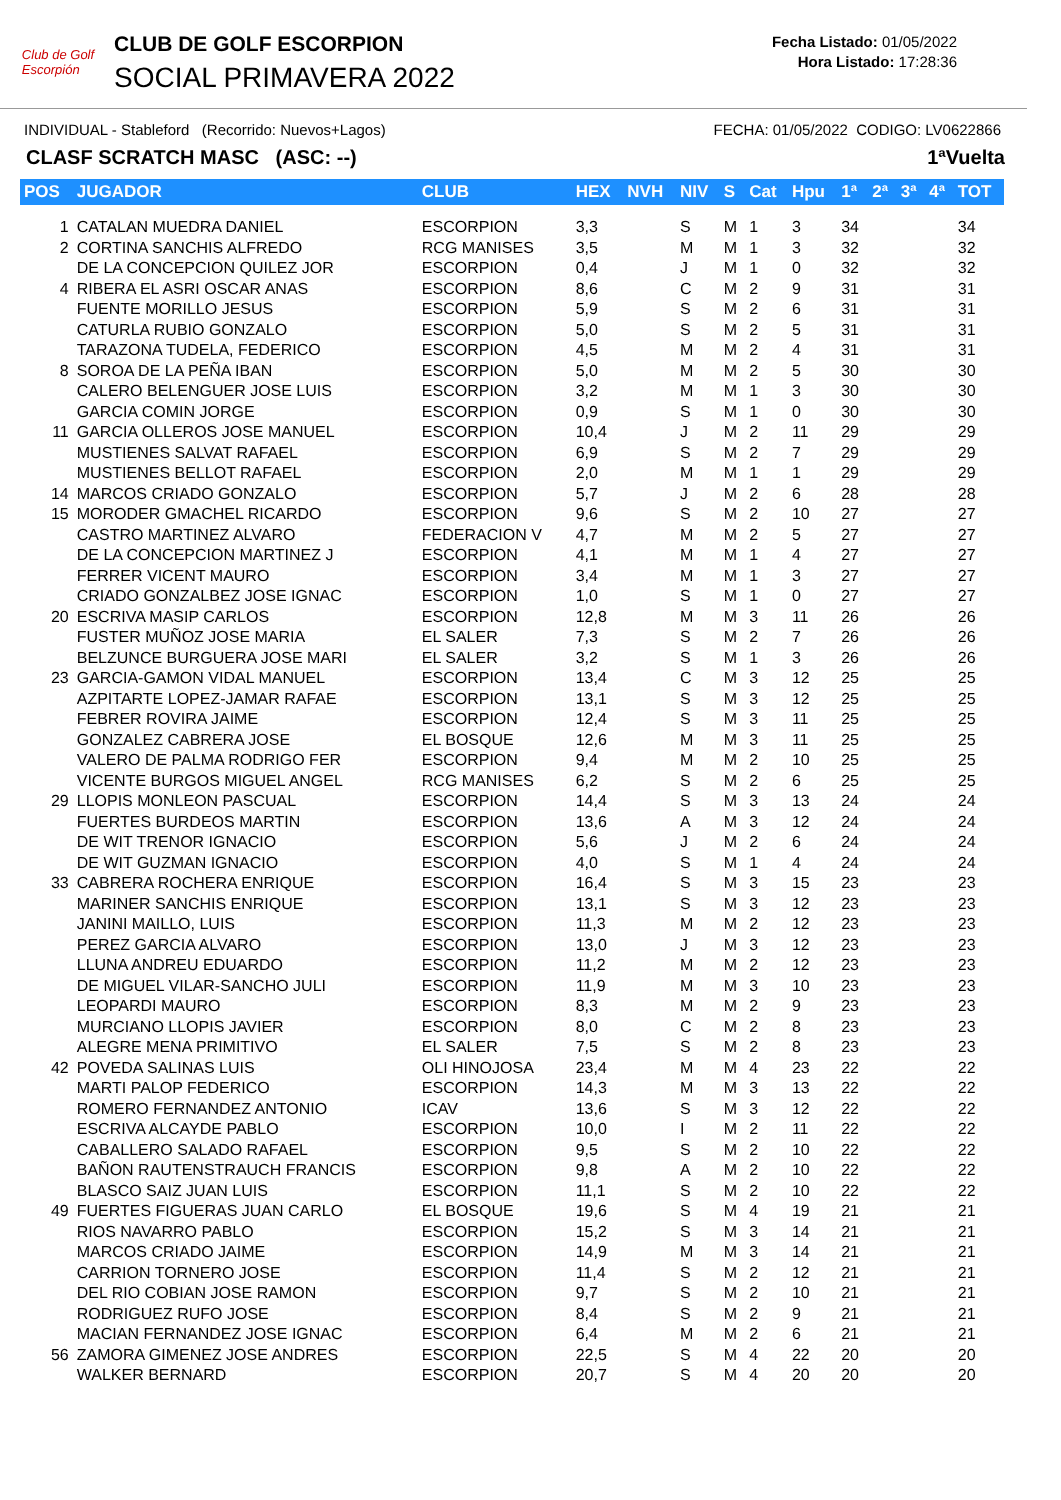Club de Golf
Escorpión
CLUB DE GOLF ESCORPION
SOCIAL PRIMAVERA 2022
Fecha Listado: 01/05/2022
Hora Listado: 17:28:36
INDIVIDUAL - Stableford (Recorrido: Nuevos+Lagos) FECHA: 01/05/2022 CODIGO: LV0622866
CLASF SCRATCH MASC (ASC: --) 1ªVuelta
| POS | JUGADOR | CLUB | HEX | NVH | NIV | S | Cat | Hpu | 1ª | 2ª | 3ª | 4ª | TOT |
| --- | --- | --- | --- | --- | --- | --- | --- | --- | --- | --- | --- | --- | --- |
| 1 | CATALAN MUEDRA DANIEL | ESCORPION | 3,3 | | S | M | 1 | 3 | 34 | | | | 34 |
| 2 | CORTINA SANCHIS ALFREDO | RCG MANISES | 3,5 | | M | M | 1 | 3 | 32 | | | | 32 |
| | DE LA CONCEPCION QUILEZ JOR | ESCORPION | 0,4 | | J | M | 1 | 0 | 32 | | | | 32 |
| 4 | RIBERA EL ASRI OSCAR ANAS | ESCORPION | 8,6 | | C | M | 2 | 9 | 31 | | | | 31 |
| | FUENTE MORILLO JESUS | ESCORPION | 5,9 | | S | M | 2 | 6 | 31 | | | | 31 |
| | CATURLA RUBIO GONZALO | ESCORPION | 5,0 | | S | M | 2 | 5 | 31 | | | | 31 |
| | TARAZONA TUDELA, FEDERICO | ESCORPION | 4,5 | | M | M | 2 | 4 | 31 | | | | 31 |
| 8 | SOROA DE LA PEÑA IBAN | ESCORPION | 5,0 | | M | M | 2 | 5 | 30 | | | | 30 |
| | CALERO BELENGUER JOSE LUIS | ESCORPION | 3,2 | | M | M | 1 | 3 | 30 | | | | 30 |
| | GARCIA COMIN JORGE | ESCORPION | 0,9 | | S | M | 1 | 0 | 30 | | | | 30 |
| 11 | GARCIA OLLEROS JOSE MANUEL | ESCORPION | 10,4 | | J | M | 2 | 11 | 29 | | | | 29 |
| | MUSTIENES SALVAT RAFAEL | ESCORPION | 6,9 | | S | M | 2 | 7 | 29 | | | | 29 |
| | MUSTIENES BELLOT RAFAEL | ESCORPION | 2,0 | | M | M | 1 | 1 | 29 | | | | 29 |
| 14 | MARCOS CRIADO GONZALO | ESCORPION | 5,7 | | J | M | 2 | 6 | 28 | | | | 28 |
| 15 | MORODER GMACHEL RICARDO | ESCORPION | 9,6 | | S | M | 2 | 10 | 27 | | | | 27 |
| | CASTRO MARTINEZ ALVARO | FEDERACION V | 4,7 | | M | M | 2 | 5 | 27 | | | | 27 |
| | DE LA CONCEPCION MARTINEZ J | ESCORPION | 4,1 | | M | M | 1 | 4 | 27 | | | | 27 |
| | FERRER VICENT MAURO | ESCORPION | 3,4 | | M | M | 1 | 3 | 27 | | | | 27 |
| | CRIADO GONZALBEZ JOSE IGNAC | ESCORPION | 1,0 | | S | M | 1 | 0 | 27 | | | | 27 |
| 20 | ESCRIVA MASIP CARLOS | ESCORPION | 12,8 | | M | M | 3 | 11 | 26 | | | | 26 |
| | FUSTER MUÑOZ JOSE MARIA | EL SALER | 7,3 | | S | M | 2 | 7 | 26 | | | | 26 |
| | BELZUNCE BURGUERA JOSE MARI | EL SALER | 3,2 | | S | M | 1 | 3 | 26 | | | | 26 |
| 23 | GARCIA-GAMON VIDAL MANUEL | ESCORPION | 13,4 | | C | M | 3 | 12 | 25 | | | | 25 |
| | AZPITARTE LOPEZ-JAMAR RAFAE | ESCORPION | 13,1 | | S | M | 3 | 12 | 25 | | | | 25 |
| | FEBRER ROVIRA JAIME | ESCORPION | 12,4 | | S | M | 3 | 11 | 25 | | | | 25 |
| | GONZALEZ CABRERA JOSE | EL BOSQUE | 12,6 | | M | M | 3 | 11 | 25 | | | | 25 |
| | VALERO DE PALMA RODRIGO FER | ESCORPION | 9,4 | | M | M | 2 | 10 | 25 | | | | 25 |
| | VICENTE BURGOS MIGUEL ANGEL | RCG MANISES | 6,2 | | S | M | 2 | 6 | 25 | | | | 25 |
| 29 | LLOPIS MONLEON PASCUAL | ESCORPION | 14,4 | | S | M | 3 | 13 | 24 | | | | 24 |
| | FUERTES BURDEOS MARTIN | ESCORPION | 13,6 | | A | M | 3 | 12 | 24 | | | | 24 |
| | DE WIT TRENOR IGNACIO | ESCORPION | 5,6 | | J | M | 2 | 6 | 24 | | | | 24 |
| | DE WIT GUZMAN IGNACIO | ESCORPION | 4,0 | | S | M | 1 | 4 | 24 | | | | 24 |
| 33 | CABRERA ROCHERA ENRIQUE | ESCORPION | 16,4 | | S | M | 3 | 15 | 23 | | | | 23 |
| | MARINER SANCHIS ENRIQUE | ESCORPION | 13,1 | | S | M | 3 | 12 | 23 | | | | 23 |
| | JANINI MAILLO, LUIS | ESCORPION | 11,3 | | M | M | 2 | 12 | 23 | | | | 23 |
| | PEREZ GARCIA ALVARO | ESCORPION | 13,0 | | J | M | 3 | 12 | 23 | | | | 23 |
| | LLUNA ANDREU EDUARDO | ESCORPION | 11,2 | | M | M | 2 | 12 | 23 | | | | 23 |
| | DE MIGUEL VILAR-SANCHO JULI | ESCORPION | 11,9 | | M | M | 3 | 10 | 23 | | | | 23 |
| | LEOPARDI MAURO | ESCORPION | 8,3 | | M | M | 2 | 9 | 23 | | | | 23 |
| | MURCIANO LLOPIS JAVIER | ESCORPION | 8,0 | | C | M | 2 | 8 | 23 | | | | 23 |
| | ALEGRE MENA PRIMITIVO | EL SALER | 7,5 | | S | M | 2 | 8 | 23 | | | | 23 |
| 42 | POVEDA SALINAS LUIS | OLI HINOJOSA | 23,4 | | M | M | 4 | 23 | 22 | | | | 22 |
| | MARTI PALOP FEDERICO | ESCORPION | 14,3 | | M | M | 3 | 13 | 22 | | | | 22 |
| | ROMERO FERNANDEZ ANTONIO | ICAV | 13,6 | | S | M | 3 | 12 | 22 | | | | 22 |
| | ESCRIVA ALCAYDE PABLO | ESCORPION | 10,0 | | I | M | 2 | 11 | 22 | | | | 22 |
| | CABALLERO SALADO RAFAEL | ESCORPION | 9,5 | | S | M | 2 | 10 | 22 | | | | 22 |
| | BAÑON RAUTENSTRAUCH FRANCIS | ESCORPION | 9,8 | | A | M | 2 | 10 | 22 | | | | 22 |
| | BLASCO SAIZ JUAN LUIS | ESCORPION | 11,1 | | S | M | 2 | 10 | 22 | | | | 22 |
| 49 | FUERTES FIGUERAS JUAN CARLO | EL BOSQUE | 19,6 | | S | M | 4 | 19 | 21 | | | | 21 |
| | RIOS NAVARRO PABLO | ESCORPION | 15,2 | | S | M | 3 | 14 | 21 | | | | 21 |
| | MARCOS CRIADO JAIME | ESCORPION | 14,9 | | M | M | 3 | 14 | 21 | | | | 21 |
| | CARRION TORNERO JOSE | ESCORPION | 11,4 | | S | M | 2 | 12 | 21 | | | | 21 |
| | DEL RIO COBIAN JOSE RAMON | ESCORPION | 9,7 | | S | M | 2 | 10 | 21 | | | | 21 |
| | RODRIGUEZ RUFO JOSE | ESCORPION | 8,4 | | S | M | 2 | 9 | 21 | | | | 21 |
| | MACIAN FERNANDEZ JOSE IGNAC | ESCORPION | 6,4 | | M | M | 2 | 6 | 21 | | | | 21 |
| 56 | ZAMORA GIMENEZ JOSE ANDRES | ESCORPION | 22,5 | | S | M | 4 | 22 | 20 | | | | 20 |
| | WALKER BERNARD | ESCORPION | 20,7 | | S | M | 4 | 20 | 20 | | | | 20 |